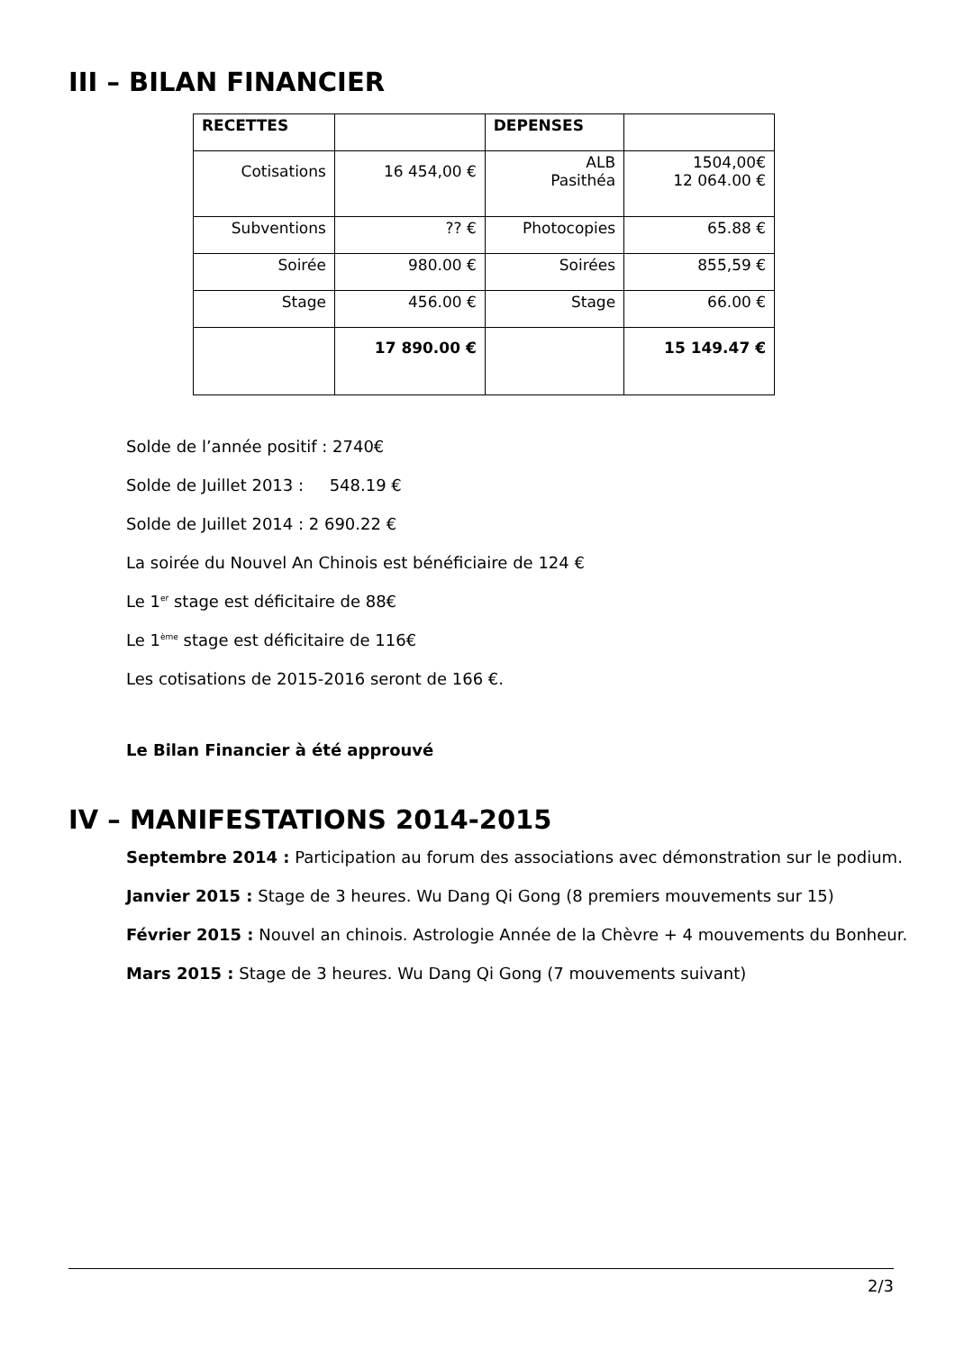III – BILAN FINANCIER
| RECETTES | | DEPENSES | |
| Cotisations | 16 454,00 € | ALB Pasithéa | 1504,00€ 12 064.00 € |
| Subventions | ?? € | Photocopies | 65.88 € |
| Soirée | 980.00 € | Soirées | 855,59 € |
| Stage | 456.00 € | Stage | 66.00 € |
| | 17 890.00 € | | 15 149.47 € |
Solde de l’année positif : 2740€
Solde de Juillet 2013 : 548.19 €
Solde de Juillet 2014 : 2 690.22 €
La soirée du Nouvel An Chinois est bénéficiaire de 124 €
Le 1<sup>er</sup> stage est déficitaire de 88€
Le 1<sup>ème</sup> stage est déficitaire de 116€
Les cotisations de 2015-2016 seront de 166 €.
Le Bilan Financier à été approuvé
IV – MANIFESTATIONS 2014-2015
Septembre 2014 : Participation au forum des associations avec démonstration sur le podium.
Janvier 2015 : Stage de 3 heures. Wu Dang Qi Gong (8 premiers mouvements sur 15)
Février 2015 : Nouvel an chinois. Astrologie Année de la Chèvre + 4 mouvements du Bonheur.
Mars 2015 : Stage de 3 heures. Wu Dang Qi Gong (7 mouvements suivant)
2/3